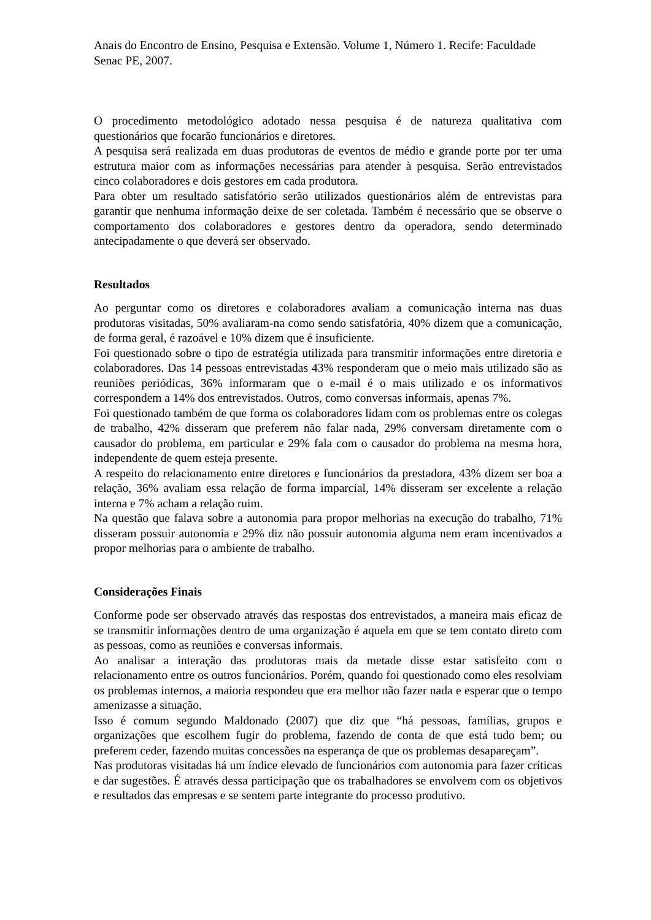Anais do Encontro de Ensino, Pesquisa e Extensão. Volume 1, Número 1. Recife: Faculdade Senac PE, 2007.
O procedimento metodológico adotado nessa pesquisa é de natureza qualitativa com questionários que focarão funcionários e diretores.
A pesquisa será realizada em duas produtoras de eventos de médio e grande porte por ter uma estrutura maior com as informações necessárias para atender à pesquisa. Serão entrevistados cinco colaboradores e dois gestores em cada produtora.
Para obter um resultado satisfatório serão utilizados questionários além de entrevistas para garantir que nenhuma informação deixe de ser coletada. Também é necessário que se observe o comportamento dos colaboradores e gestores dentro da operadora, sendo determinado antecipadamente o que deverá ser observado.
Resultados
Ao perguntar como os diretores e colaboradores avaliam a comunicação interna nas duas produtoras visitadas, 50% avaliaram-na como sendo satisfatória, 40% dizem que a comunicação, de forma geral, é razoável e 10% dizem que é insuficiente.
Foi questionado sobre o tipo de estratégia utilizada para transmitir informações entre diretoria e colaboradores. Das 14 pessoas entrevistadas 43% responderam que o meio mais utilizado são as reuniões periódicas, 36% informaram que o e-mail é o mais utilizado e os informativos correspondem a 14% dos entrevistados. Outros, como conversas informais, apenas 7%.
Foi questionado também de que forma os colaboradores lidam com os problemas entre os colegas de trabalho, 42% disseram que preferem não falar nada, 29% conversam diretamente com o causador do problema, em particular e 29% fala com o causador do problema na mesma hora, independente de quem esteja presente.
A respeito do relacionamento entre diretores e funcionários da prestadora, 43% dizem ser boa a relação, 36% avaliam essa relação de forma imparcial, 14% disseram ser excelente a relação interna e 7% acham a relação ruim.
Na questão que falava sobre a autonomia para propor melhorias na execução do trabalho, 71% disseram possuir autonomia e 29% diz não possuir autonomia alguma nem eram incentivados a propor melhorias para o ambiente de trabalho.
Considerações Finais
Conforme pode ser observado através das respostas dos entrevistados, a maneira mais eficaz de se transmitir informações dentro de uma organização é aquela em que se tem contato direto com as pessoas, como as reuniões e conversas informais.
Ao analisar a interação das produtoras mais da metade disse estar satisfeito com o relacionamento entre os outros funcionários. Porém, quando foi questionado como eles resolviam os problemas internos, a maioria respondeu que era melhor não fazer nada e esperar que o tempo amenizasse a situação.
Isso é comum segundo Maldonado (2007) que diz que “há pessoas, famílias, grupos e organizações que escolhem fugir do problema, fazendo de conta de que está tudo bem; ou preferem ceder, fazendo muitas concessões na esperança de que os problemas desapareçam”.
Nas produtoras visitadas há um índice elevado de funcionários com autonomia para fazer críticas e dar sugestões. É através dessa participação que os trabalhadores se envolvem com os objetivos e resultados das empresas e se sentem parte integrante do processo produtivo.